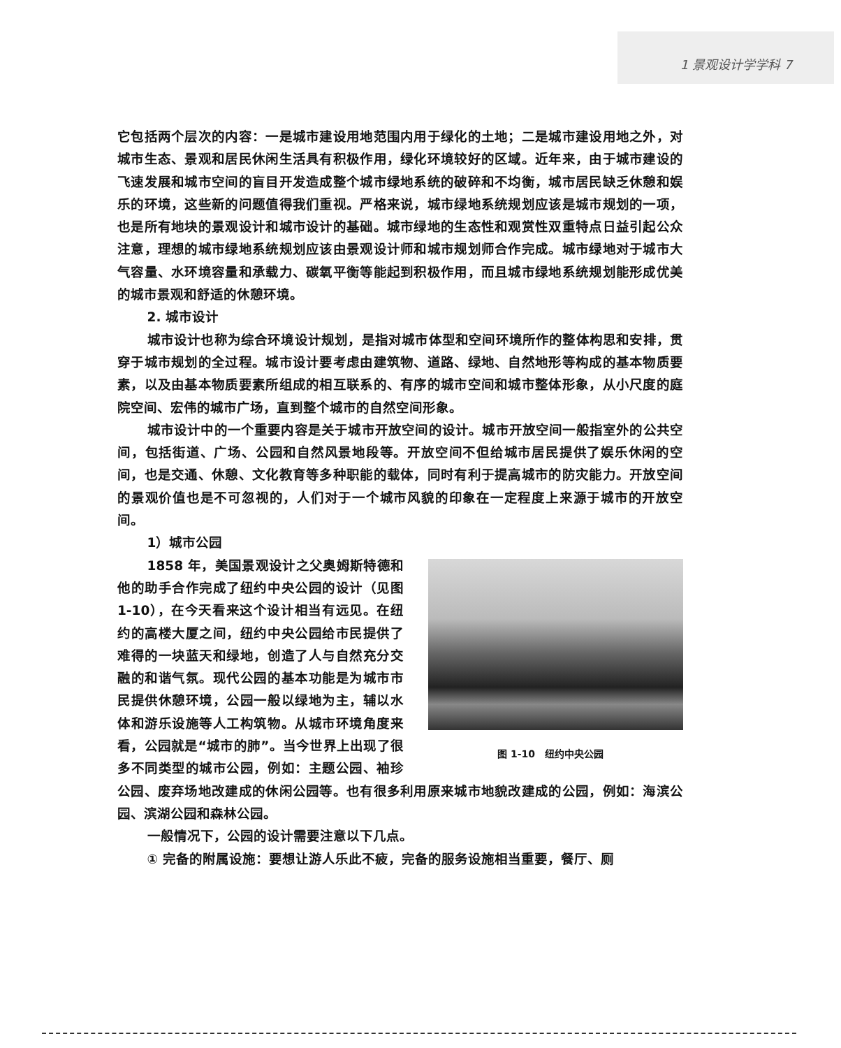1 景观设计学学科 7
它包括两个层次的内容：一是城市建设用地范围内用于绿化的土地；二是城市建设用地之外，对城市生态、景观和居民休闲生活具有积极作用，绿化环境较好的区域。近年来，由于城市建设的飞速发展和城市空间的盲目开发造成整个城市绿地系统的破碎和不均衡，城市居民缺乏休憩和娱乐的环境，这些新的问题值得我们重视。严格来说，城市绿地系统规划应该是城市规划的一项，也是所有地块的景观设计和城市设计的基础。城市绿地的生态性和观赏性双重特点日益引起公众注意，理想的城市绿地系统规划应该由景观设计师和城市规划师合作完成。城市绿地对于城市大气容量、水环境容量和承载力、碳氧平衡等能起到积极作用，而且城市绿地系统规划能形成优美的城市景观和舒适的休憩环境。
2. 城市设计
城市设计也称为综合环境设计规划，是指对城市体型和空间环境所作的整体构思和安排，贯穿于城市规划的全过程。城市设计要考虑由建筑物、道路、绿地、自然地形等构成的基本物质要素，以及由基本物质要素所组成的相互联系的、有序的城市空间和城市整体形象，从小尺度的庭院空间、宏伟的城市广场，直到整个城市的自然空间形象。
城市设计中的一个重要内容是关于城市开放空间的设计。城市开放空间一般指室外的公共空间，包括街道、广场、公园和自然风景地段等。开放空间不但给城市居民提供了娱乐休闲的空间，也是交通、休憩、文化教育等多种职能的载体，同时有利于提高城市的防灾能力。开放空间的景观价值也是不可忽视的，人们对于一个城市风貌的印象在一定程度上来源于城市的开放空间。
1）城市公园
图 1-10　纽约中央公园
1858 年，美国景观设计之父奥姆斯特德和他的助手合作完成了纽约中央公园的设计（见图 1-10），在今天看来这个设计相当有远见。在纽约的高楼大厦之间，纽约中央公园给市民提供了难得的一块蓝天和绿地，创造了人与自然充分交融的和谐气氛。现代公园的基本功能是为城市市民提供休憩环境，公园一般以绿地为主，辅以水体和游乐设施等人工构筑物。从城市环境角度来看，公园就是“城市的肺”。当今世界上出现了很多不同类型的城市公园，例如：主题公园、袖珍公园、废弃场地改建成的休闲公园等。也有很多利用原来城市地貌改建成的公园，例如：海滨公园、滨湖公园和森林公园。
一般情况下，公园的设计需要注意以下几点。
① 完备的附属设施：要想让游人乐此不疲，完备的服务设施相当重要，餐厅、厕